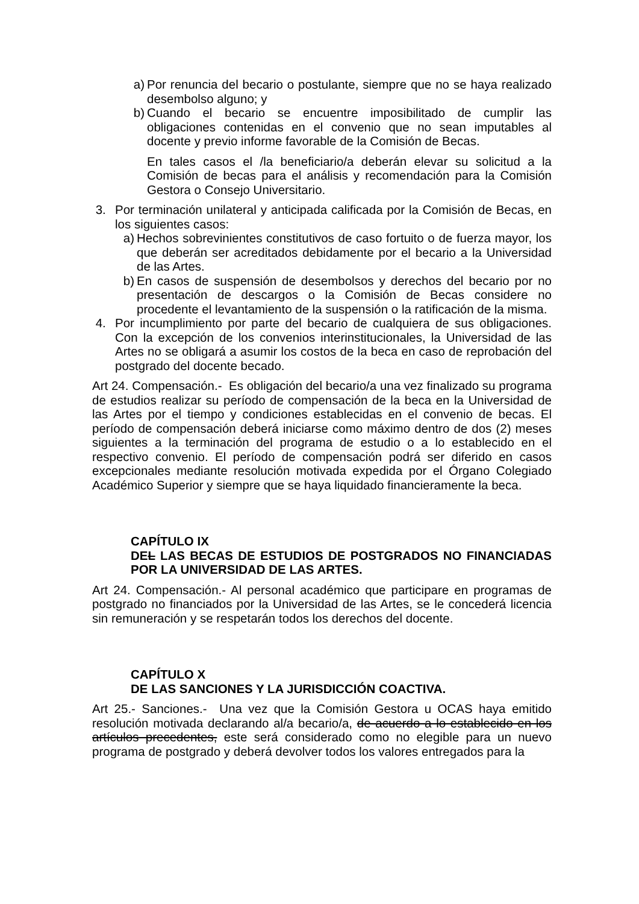a) Por renuncia del becario o postulante, siempre que no se haya realizado desembolso alguno; y
b) Cuando el becario se encuentre imposibilitado de cumplir las obligaciones contenidas en el convenio que no sean imputables al docente y previo informe favorable de la Comisión de Becas.
En tales casos el /la beneficiario/a deberán elevar su solicitud a la Comisión de becas para el análisis y recomendación para la Comisión Gestora o Consejo Universitario.
3. Por terminación unilateral y anticipada calificada por la Comisión de Becas, en los siguientes casos:
a) Hechos sobrevinientes constitutivos de caso fortuito o de fuerza mayor, los que deberán ser acreditados debidamente por el becario a la Universidad de las Artes.
b) En casos de suspensión de desembolsos y derechos del becario por no presentación de descargos o la Comisión de Becas considere no procedente el levantamiento de la suspensión o la ratificación de la misma.
4. Por incumplimiento por parte del becario de cualquiera de sus obligaciones. Con la excepción de los convenios interinstitucionales, la Universidad de las Artes no se obligará a asumir los costos de la beca en caso de reprobación del postgrado del docente becado.
Art 24. Compensación.- Es obligación del becario/a una vez finalizado su programa de estudios realizar su período de compensación de la beca en la Universidad de las Artes por el tiempo y condiciones establecidas en el convenio de becas. El período de compensación deberá iniciarse como máximo dentro de dos (2) meses siguientes a la terminación del programa de estudio o a lo establecido en el respectivo convenio. El período de compensación podrá ser diferido en casos excepcionales mediante resolución motivada expedida por el Órgano Colegiado Académico Superior y siempre que se haya liquidado financieramente la beca.
CAPÍTULO IX
DEL LAS BECAS DE ESTUDIOS DE POSTGRADOS NO FINANCIADAS POR LA UNIVERSIDAD DE LAS ARTES.
Art 24. Compensación.- Al personal académico que participare en programas de postgrado no financiados por la Universidad de las Artes, se le concederá licencia sin remuneración y se respetarán todos los derechos del docente.
CAPÍTULO X
DE LAS SANCIONES Y LA JURISDICCIÓN COACTIVA.
Art 25.- Sanciones.- Una vez que la Comisión Gestora u OCAS haya emitido resolución motivada declarando al/a becario/a, de acuerdo a lo establecido en los artículos precedentes, este será considerado como no elegible para un nuevo programa de postgrado y deberá devolver todos los valores entregados para la